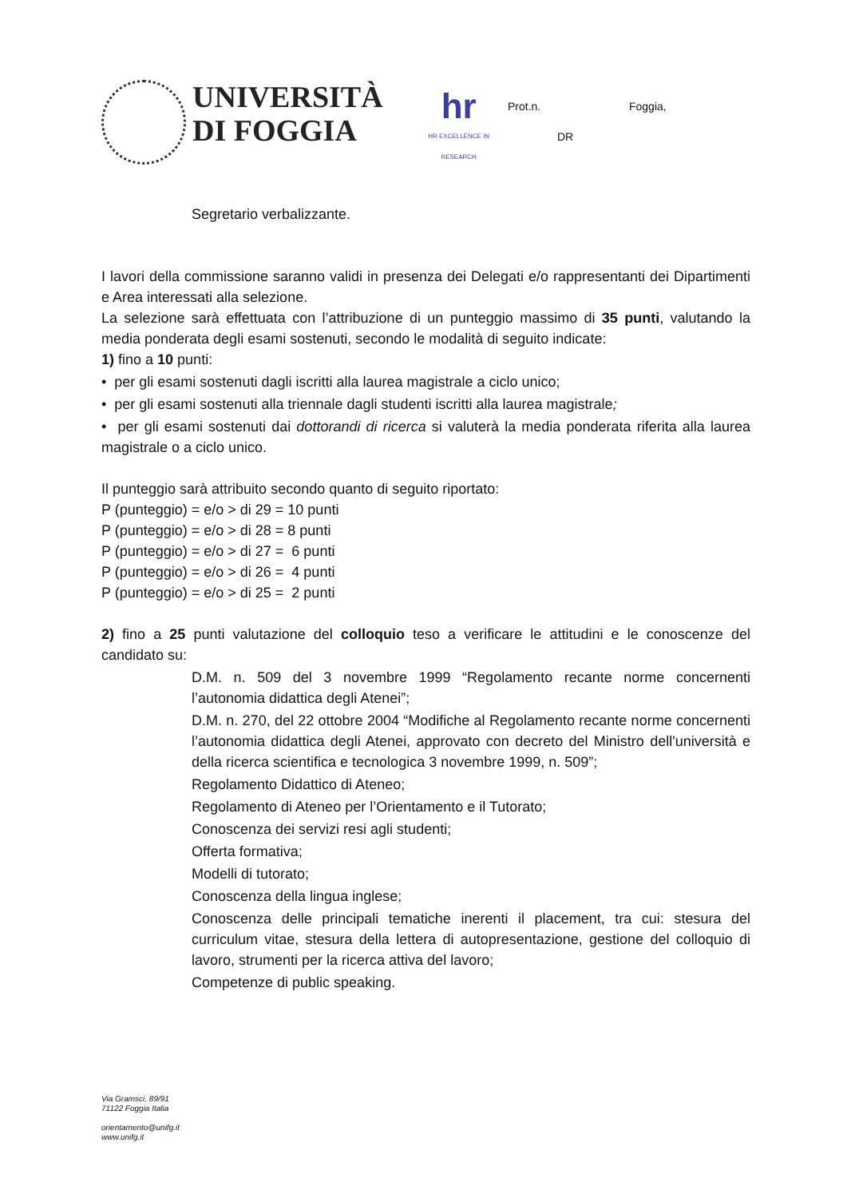UNIVERSITÀ
DI FOGGIA
hr
HR EXCELLENCE IN RESEARCH
Prot.n. Foggia,
DR
Segretario verbalizzante.
I lavori della commissione saranno validi in presenza dei Delegati e/o rappresentanti dei Dipartimenti e Area interessati alla selezione.
La selezione sarà effettuata con l’attribuzione di un punteggio massimo di 35 punti, valutando la media ponderata degli esami sostenuti, secondo le modalità di seguito indicate:
1) fino a 10 punti:
• per gli esami sostenuti dagli iscritti alla laurea magistrale a ciclo unico;
• per gli esami sostenuti alla triennale dagli studenti iscritti alla laurea magistrale;
• per gli esami sostenuti dai dottorandi di ricerca si valuterà la media ponderata riferita alla laurea magistrale o a ciclo unico.
Il punteggio sarà attribuito secondo quanto di seguito riportato:
P (punteggio) = e/o > di 29 = 10 punti
P (punteggio) = e/o > di 28 = 8 punti
P (punteggio) = e/o > di 27 = 6 punti
P (punteggio) = e/o > di 26 = 4 punti
P (punteggio) = e/o > di 25 = 2 punti
2) fino a 25 punti valutazione del colloquio teso a verificare le attitudini e le conoscenze del candidato su:
D.M. n. 509 del 3 novembre 1999 “Regolamento recante norme concernenti l’autonomia didattica degli Atenei”;
D.M. n. 270, del 22 ottobre 2004 “Modifiche al Regolamento recante norme concernenti l’autonomia didattica degli Atenei, approvato con decreto del Ministro dell'università e della ricerca scientifica e tecnologica 3 novembre 1999, n. 509”;
Regolamento Didattico di Ateneo;
Regolamento di Ateneo per l’Orientamento e il Tutorato;
Conoscenza dei servizi resi agli studenti;
Offerta formativa;
Modelli di tutorato;
Conoscenza della lingua inglese;
Conoscenza delle principali tematiche inerenti il placement, tra cui: stesura del curriculum vitae, stesura della lettera di autopresentazione, gestione del colloquio di lavoro, strumenti per la ricerca attiva del lavoro;
Competenze di public speaking.
Via Gramsci, 89/91
71122 Foggia Italia
orientamento@unifg.it
www.unifg.it